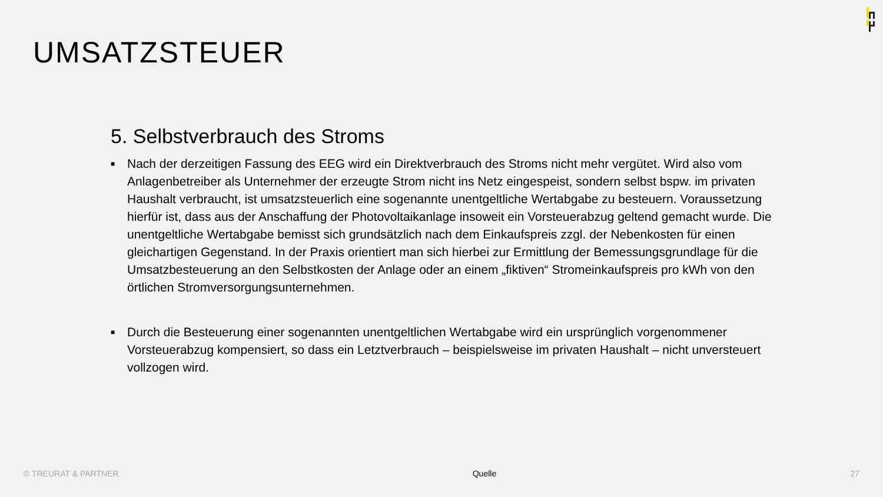UMSATZSTEUER
5. Selbstverbrauch des Stroms
■ Nach der derzeitigen Fassung des EEG wird ein Direktverbrauch des Stroms nicht mehr vergütet. Wird also vom Anlagenbetreiber als Unternehmer der erzeugte Strom nicht ins Netz eingespeist, sondern selbst bspw. im privaten Haushalt verbraucht, ist umsatzsteuerlich eine sogenannte unentgeltliche Wertabgabe zu besteuern. Voraussetzung hierfür ist, dass aus der Anschaffung der Photovoltaikanlage insoweit ein Vorsteuerabzug geltend gemacht wurde. Die unentgeltliche Wertabgabe bemisst sich grundsätzlich nach dem Einkaufspreis zzgl. der Nebenkosten für einen gleichartigen Gegenstand. In der Praxis orientiert man sich hierbei zur Ermittlung der Bemessungsgrundlage für die Umsatzbesteuerung an den Selbstkosten der Anlage oder an einem „fiktiven“ Stromeinkaufspreis pro kWh von den örtlichen Stromversorgungsunternehmen.
■ Durch die Besteuerung einer sogenannten unentgeltlichen Wertabgabe wird ein ursprünglich vorgenommener Vorsteuerabzug kompensiert, so dass ein Letztverbrauch – beispielsweise im privaten Haushalt – nicht unversteuert vollzogen wird.
© TREURAT & PARTNER Quelle 27